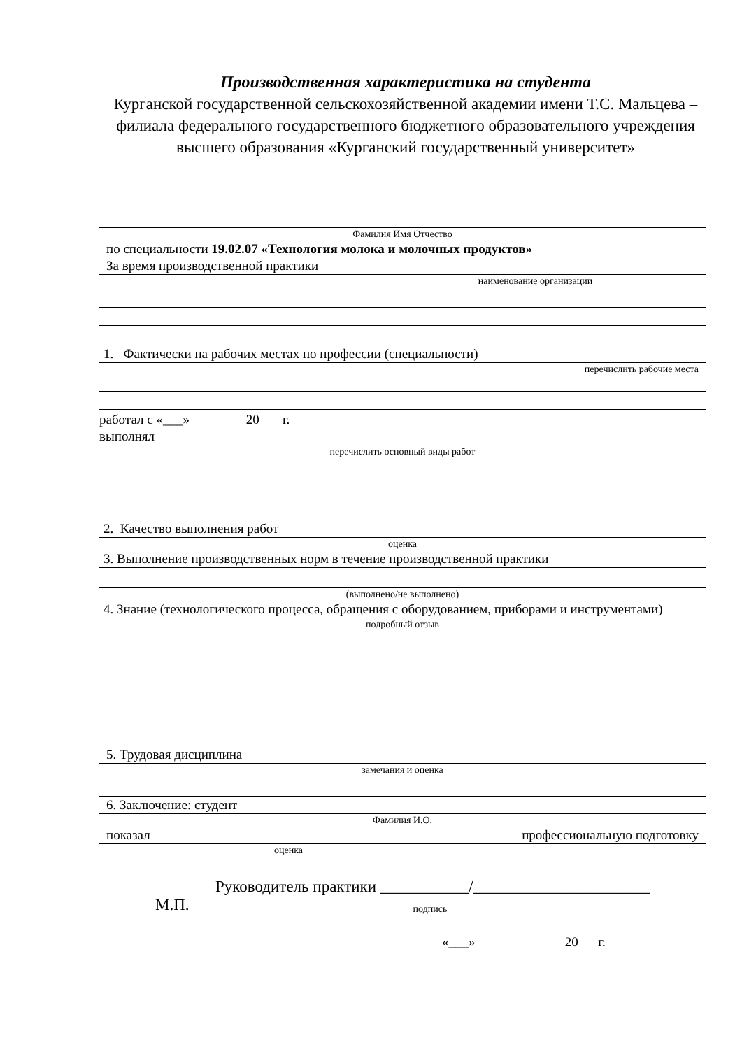Производственная характеристика на студента
Курганской государственной сельскохозяйственной академии имени Т.С. Мальцева – филиала федерального государственного бюджетного образовательного учреждения высшего образования «Курганский государственный университет»
Фамилия Имя Отчество
по специальности 19.02.07 «Технология молока и молочных продуктов»
За время производственной практики
наименование организации
1. Фактически на рабочих местах по профессии (специальности)
перечислить рабочие места
работал с «___» 20 г.
выполнял
перечислить основный виды работ
2. Качество выполнения работ
оценка
3. Выполнение производственных норм в течение производственной практики
(выполнено/не выполнено)
4. Знание (технологического процесса, обращения с оборудованием, приборами и инструментами)
подробный отзыв
5. Трудовая дисциплина
замечания и оценка
6. Заключение: студент
Фамилия И.О.
показал профессиональную подготовку
оценка
Руководитель практики ___________/______________________
М.П. подпись
«___» 20 г.